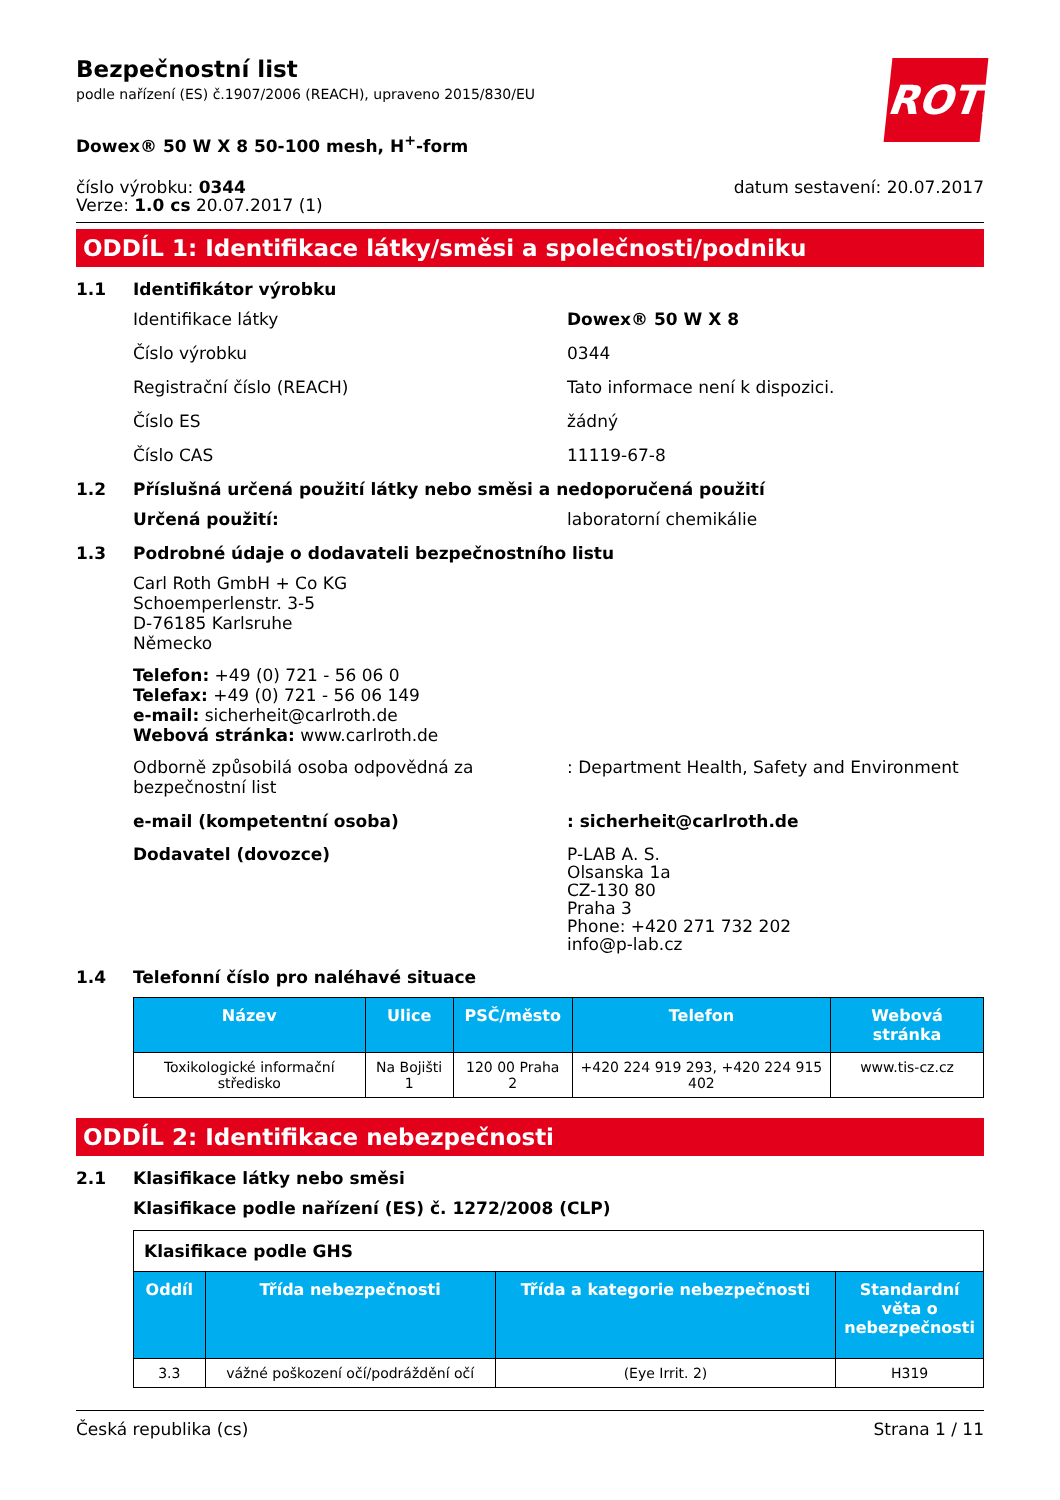ROTH
Bezpečnostní list
podle nařízení (ES) č.1907/2006 (REACH), upraveno 2015/830/EU
Dowex® 50 W X 8 50-100 mesh, H<sup>+</sup>-form
číslo výrobku: 0344
Verze: 1.0 cs 20.07.2017 (1)
datum sestavení: 20.07.2017
ODDÍL 1: Identifikace látky/směsi a společnosti/podniku
1.1 Identifikátor výrobku
Identifikace látky Dowex® 50 W X 8
Číslo výrobku 0344
Registrační číslo (REACH) Tato informace není k dispozici.
Číslo ES žádný
Číslo CAS 11119-67-8
1.2 Příslušná určená použití látky nebo směsi a nedoporučená použití
Určená použití: laboratorní chemikálie
1.3 Podrobné údaje o dodavateli bezpečnostního listu
Carl Roth GmbH + Co KG
Schoemperlenstr. 3-5
D-76185 Karlsruhe
Německo
Telefon: +49 (0) 721 - 56 06 0
Telefax: +49 (0) 721 - 56 06 149
e-mail: sicherheit@carlroth.de
Webová stránka: www.carlroth.de
Odborně způsobilá osoba odpovědná za bezpečnostní list
: Department Health, Safety and Environment
e-mail (kompetentní osoba) : sicherheit@carlroth.de
Dodavatel (dovozce) P-LAB A. S.
Olsanska 1a
CZ-130 80
Praha 3
Phone: +420 271 732 202
info@p-lab.cz
1.4 Telefonní číslo pro naléhavé situace
| Název | Ulice | PSČ/město | Telefon | Webová stránka |
| --- | --- | --- | --- | --- |
| Toxikologické informační středisko | Na Bojišti 1 | 120 00 Praha 2 | +420 224 919 293, +420 224 915 402 | www.tis-cz.cz |
ODDÍL 2: Identifikace nebezpečnosti
2.1 Klasifikace látky nebo směsi
Klasifikace podle nařízení (ES) č. 1272/2008 (CLP)
| Klasifikace podle GHS | | | |
| Oddíl | Třída nebezpečnosti | Třída a kategorie nebezpečnosti | Standardní věta o nebezpečnosti |
| 3.3 | vážné poškození očí/podráždění očí | (Eye Irrit. 2) | H319 |
Česká republika (cs) Strana 1 / 11